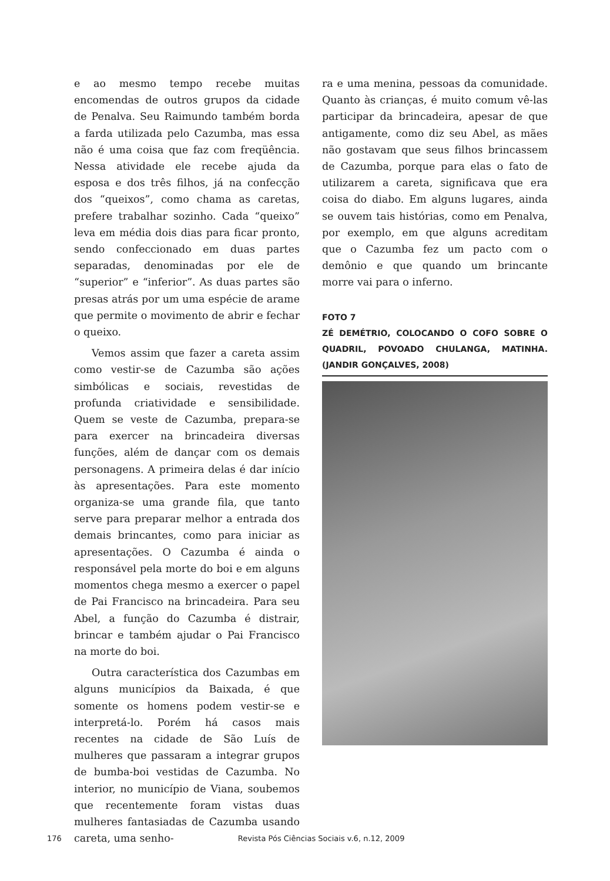e ao mesmo tempo recebe muitas encomendas de outros grupos da cidade de Penalva. Seu Raimundo também borda a farda utilizada pelo Cazumba, mas essa não é uma coisa que faz com freqüência. Nessa atividade ele recebe ajuda da esposa e dos três filhos, já na confecção dos “queixos”, como chama as caretas, prefere trabalhar sozinho. Cada “queixo” leva em média dois dias para ficar pronto, sendo confeccionado em duas partes separadas, denominadas por ele de “superior” e “inferior”. As duas partes são presas atrás por um uma espécie de arame que permite o movimento de abrir e fechar o queixo.
Vemos assim que fazer a careta assim como vestir-se de Cazumba são ações simbólicas e sociais, revestidas de profunda criatividade e sensibilidade. Quem se veste de Cazumba, prepara-se para exercer na brincadeira diversas funções, além de dançar com os demais personagens. A primeira delas é dar início às apresentações. Para este momento organiza-se uma grande fila, que tanto serve para preparar melhor a entrada dos demais brincantes, como para iniciar as apresentações. O Cazumba é ainda o responsável pela morte do boi e em alguns momentos chega mesmo a exercer o papel de Pai Francisco na brincadeira. Para seu Abel, a função do Cazumba é distrair, brincar e também ajudar o Pai Francisco na morte do boi.
Outra característica dos Cazumbas em alguns municípios da Baixada, é que somente os homens podem vestir-se e interpretá-lo. Porém há casos mais recentes na cidade de São Luís de mulheres que passaram a integrar grupos de bumba-boi vestidas de Cazumba. No interior, no município de Viana, soubemos que recentemente foram vistas duas mulheres fantasiadas de Cazumba usando careta, uma senho-
ra e uma menina, pessoas da comunidade. Quanto às crianças, é muito comum vê-las participar da brincadeira, apesar de que antigamente, como diz seu Abel, as mães não gostavam que seus filhos brincassem de Cazumba, porque para elas o fato de utilizarem a careta, significava que era coisa do diabo. Em alguns lugares, ainda se ouvem tais histórias, como em Penalva, por exemplo, em que alguns acreditam que o Cazumba fez um pacto com o demônio e que quando um brincante morre vai para o inferno.
FOTO 7
ZÉ DEMÉTRIO, COLOCANDO O COFO SOBRE O QUADRIL, POVOADO CHULANGA, MATINHA. (JANDIR GONÇALVES, 2008)
176 Revista Pós Ciências Sociais v.6, n.12, 2009